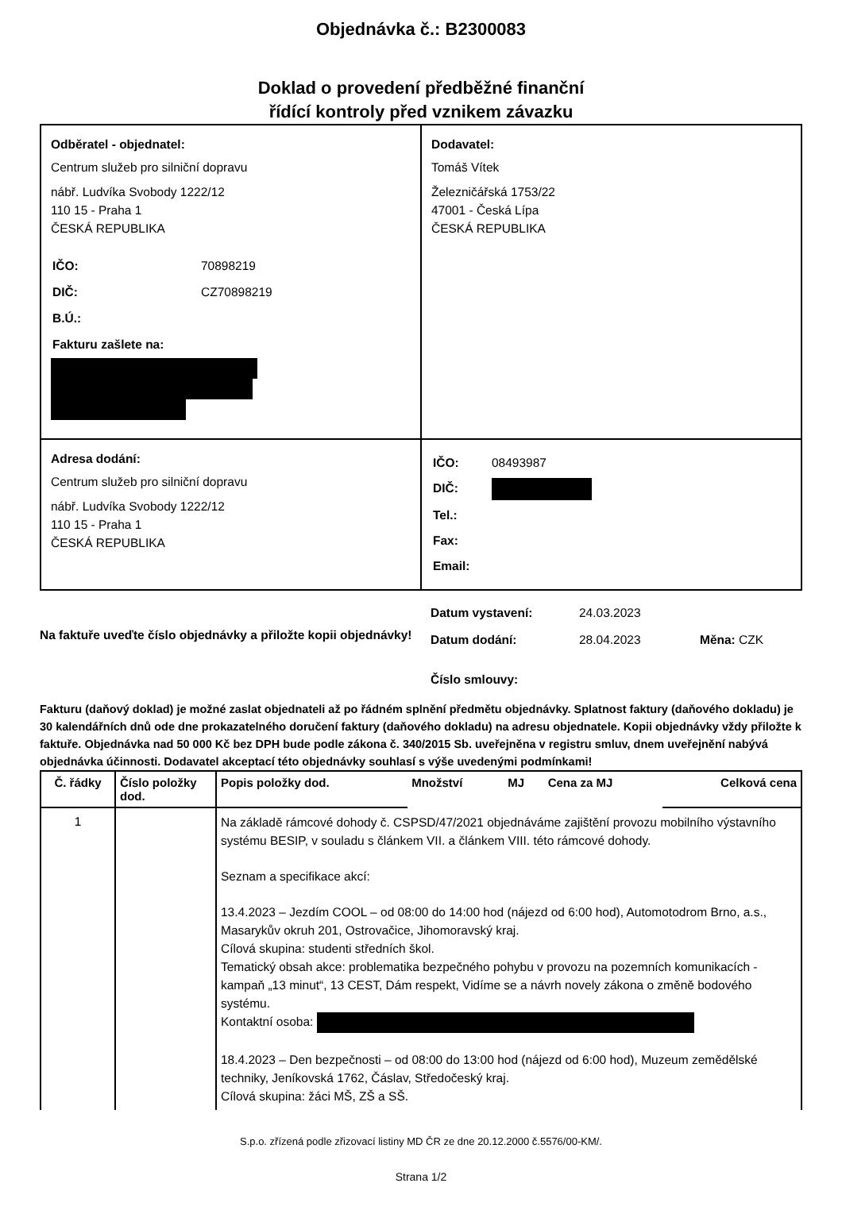Objednávka č.: B2300083
Doklad o provedení předběžné finanční
řídící kontroly před vznikem závazku
| Odběratel - objednatel: Centrum služeb pro silniční dopravu nábř. Ludvíka Svobody 1222/12 110 15 - Praha 1 ČESKÁ REPUBLIKA / IČO: / 70898219 / / DIČ: / CZ70898219 / / B.Ú.: / / / Fakturu zašlete na: / / | Dodavatel: Tomáš Vítek Železničářská 1753/22 47001 - Česká Lípa ČESKÁ REPUBLIKA |
| Adresa dodání: Centrum služeb pro silniční dopravu nábř. Ludvíka Svobody 1222/12 110 15 - Praha 1 ČESKÁ REPUBLIKA | / IČO: / 08493987 / / DIČ: / / / Tel.: / / / Fax: / / / Email: / / |
Na faktuře uveďte číslo objednávky a přiložte kopii objednávky!
| Datum vystavení: | 24.03.2023 | |
| Datum dodání: | 28.04.2023 | Měna: CZK |
| Číslo smlouvy: | | |
Fakturu (daňový doklad) je možné zaslat objednateli až po řádném splnění předmětu objednávky. Splatnost faktury (daňového dokladu) je 30 kalendářních dnů ode dne prokazatelného doručení faktury (daňového dokladu) na adresu objednatele. Kopii objednávky vždy přiložte k faktuře. Objednávka nad 50 000 Kč bez DPH bude podle zákona č. 340/2015 Sb. uveřejněna v registru smluv, dnem uveřejnění nabývá objednávka účinnosti. Dodavatel akceptací této objednávky souhlasí s výše uvedenými podmínkami!
| Č. řádky | Číslo položky dod. | Popis položky dod. | Množství | MJ | Cena za MJ | Celková cena |
| --- | --- | --- | --- | --- | --- | --- |
| 1 | | Na základě rámcové dohody č. CSPSD/47/2021 objednáváme zajištění provozu mobilního výstavního systému BESIP, v souladu s článkem VII. a článkem VIII. této rámcové dohody. Seznam a specifikace akcí: 13.4.2023 – Jezdím COOL – od 08:00 do 14:00 hod (nájezd od 6:00 hod), Automotodrom Brno, a.s., Masarykův okruh 201, Ostrovačice, Jihomoravský kraj. Cílová skupina: studenti středních škol. Tematický obsah akce: problematika bezpečného pohybu v provozu na pozemních komunikacích - kampaň „13 minut“, 13 CEST, Dám respekt, Vidíme se a návrh novely zákona o změně bodového systému. Kontaktní osoba: 18.4.2023 – Den bezpečnosti – od 08:00 do 13:00 hod (nájezd od 6:00 hod), Muzeum zemědělské techniky, Jeníkovská 1762, Čáslav, Středočeský kraj. Cílová skupina: žáci MŠ, ZŠ a SŠ. | | | | |
S.p.o. zřízená podle zřizovací listiny MD ČR ze dne 20.12.2000 č.5576/00-KM/.
Strana 1/2